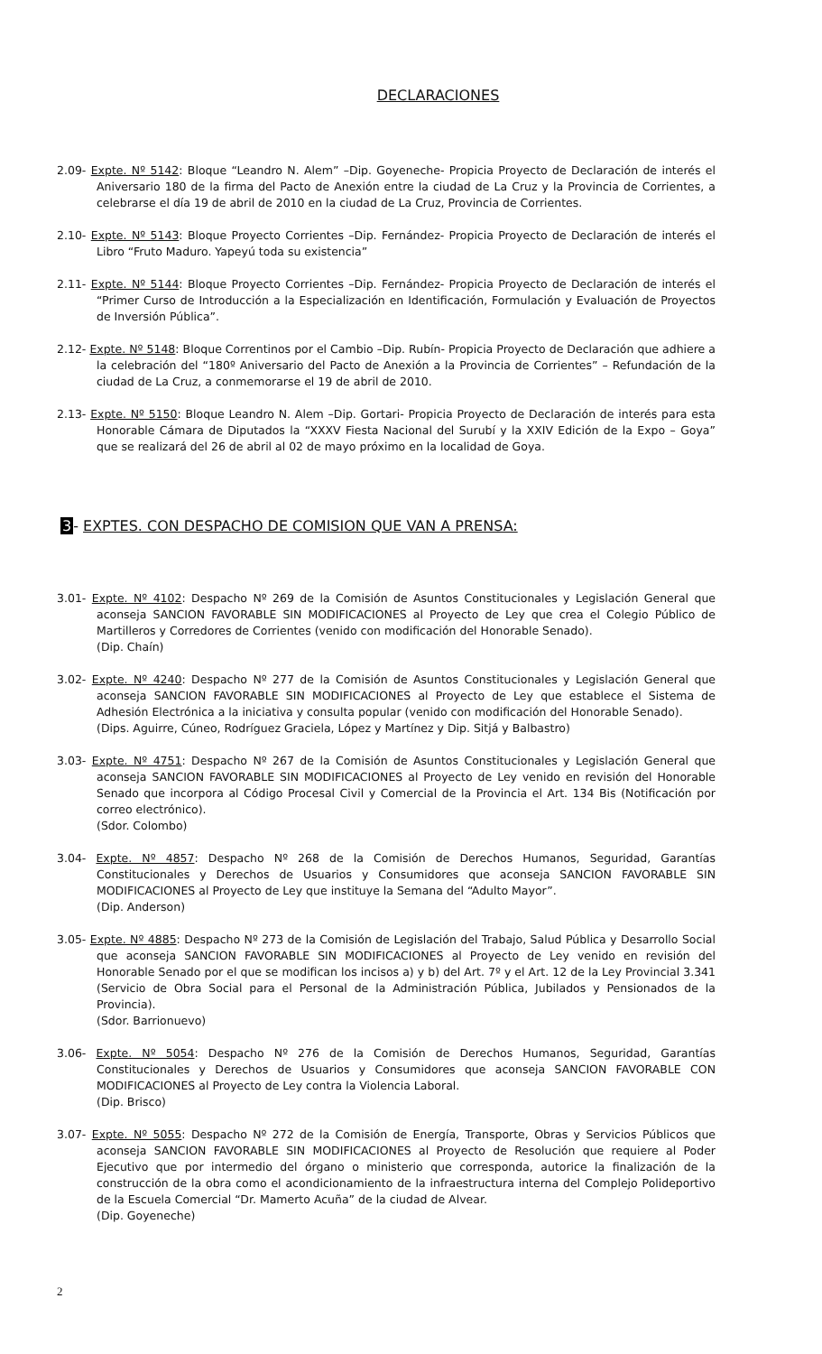DECLARACIONES
2.09- Expte. Nº 5142: Bloque “Leandro N. Alem” –Dip. Goyeneche- Propicia Proyecto de Declaración de interés el Aniversario 180 de la firma del Pacto de Anexión entre la ciudad de La Cruz y la Provincia de Corrientes, a celebrarse el día 19 de abril de 2010 en la ciudad de La Cruz, Provincia de Corrientes.
2.10- Expte. Nº 5143: Bloque Proyecto Corrientes –Dip. Fernández- Propicia Proyecto de Declaración de interés el Libro “Fruto Maduro. Yapeyú toda su existencia”
2.11- Expte. Nº 5144: Bloque Proyecto Corrientes –Dip. Fernández- Propicia Proyecto de Declaración de interés el “Primer Curso de Introducción a la Especialización en Identificación, Formulación y Evaluación de Proyectos de Inversión Pública”.
2.12- Expte. Nº 5148: Bloque Correntinos por el Cambio –Dip. Rubín- Propicia Proyecto de Declaración que adhiere a la celebración del “180º Aniversario del Pacto de Anexión a la Provincia de Corrientes” – Refundación de la ciudad de La Cruz, a conmemorarse el 19 de abril de 2010.
2.13- Expte. Nº 5150: Bloque Leandro N. Alem –Dip. Gortari- Propicia Proyecto de Declaración de interés para esta Honorable Cámara de Diputados la “XXXV Fiesta Nacional del Surubí y la XXIV Edición de la Expo – Goya” que se realizará del 26 de abril al 02 de mayo próximo en la localidad de Goya.
3- EXPTES. CON DESPACHO DE COMISION QUE VAN A PRENSA:
3.01- Expte. Nº 4102: Despacho Nº 269 de la Comisión de Asuntos Constitucionales y Legislación General que aconseja SANCION FAVORABLE SIN MODIFICACIONES al Proyecto de Ley que crea el Colegio Público de Martilleros y Corredores de Corrientes (venido con modificación del Honorable Senado).
(Dip. Chaín)
3.02- Expte. Nº 4240: Despacho Nº 277 de la Comisión de Asuntos Constitucionales y Legislación General que aconseja SANCION FAVORABLE SIN MODIFICACIONES al Proyecto de Ley que establece el Sistema de Adhesión Electrónica a la iniciativa y consulta popular (venido con modificación del Honorable Senado).
(Dips. Aguirre, Cúneo, Rodríguez Graciela, López y Martínez y Dip. Sitjá y Balbastro)
3.03- Expte. Nº 4751: Despacho Nº 267 de la Comisión de Asuntos Constitucionales y Legislación General que aconseja SANCION FAVORABLE SIN MODIFICACIONES al Proyecto de Ley venido en revisión del Honorable Senado que incorpora al Código Procesal Civil y Comercial de la Provincia el Art. 134 Bis (Notificación por correo electrónico).
(Sdor. Colombo)
3.04- Expte. Nº 4857: Despacho Nº 268 de la Comisión de Derechos Humanos, Seguridad, Garantías Constitucionales y Derechos de Usuarios y Consumidores que aconseja SANCION FAVORABLE SIN MODIFICACIONES al Proyecto de Ley que instituye la Semana del “Adulto Mayor”.
(Dip. Anderson)
3.05- Expte. Nº 4885: Despacho Nº 273 de la Comisión de Legislación del Trabajo, Salud Pública y Desarrollo Social que aconseja SANCION FAVORABLE SIN MODIFICACIONES al Proyecto de Ley venido en revisión del Honorable Senado por el que se modifican los incisos a) y b) del Art. 7º y el Art. 12 de la Ley Provincial 3.341 (Servicio de Obra Social para el Personal de la Administración Pública, Jubilados y Pensionados de la Provincia).
(Sdor. Barrionuevo)
3.06- Expte. Nº 5054: Despacho Nº 276 de la Comisión de Derechos Humanos, Seguridad, Garantías Constitucionales y Derechos de Usuarios y Consumidores que aconseja SANCION FAVORABLE CON MODIFICACIONES al Proyecto de Ley contra la Violencia Laboral.
(Dip. Brisco)
3.07- Expte. Nº 5055: Despacho Nº 272 de la Comisión de Energía, Transporte, Obras y Servicios Públicos que aconseja SANCION FAVORABLE SIN MODIFICACIONES al Proyecto de Resolución que requiere al Poder Ejecutivo que por intermedio del órgano o ministerio que corresponda, autorice la finalización de la construcción de la obra como el acondicionamiento de la infraestructura interna del Complejo Polideportivo de la Escuela Comercial “Dr. Mamerto Acuña” de la ciudad de Alvear.
(Dip. Goyeneche)
2